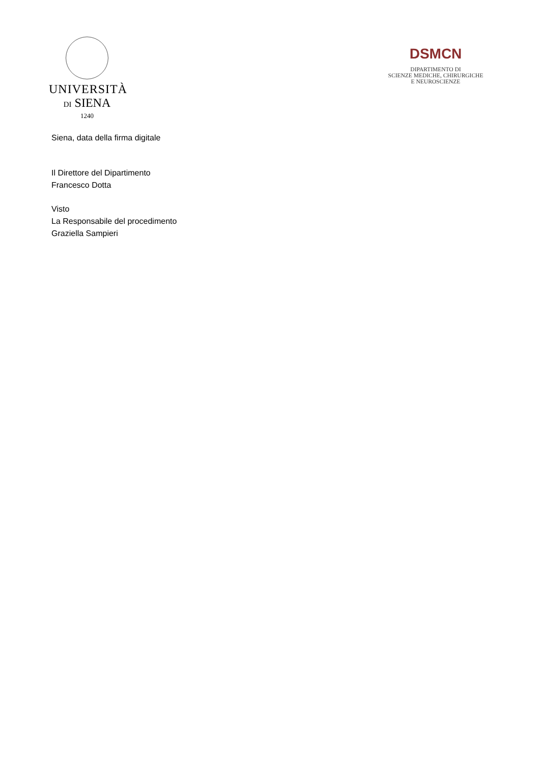UNIVERSITÀ
DI SIENA
1240
DSMCN
DIPARTIMENTO DI
SCIENZE MEDICHE, CHIRURGICHE
E NEUROSCIENZE
Siena, data della firma digitale
Il Direttore del Dipartimento
Francesco Dotta
Visto
La Responsabile del procedimento
Graziella Sampieri